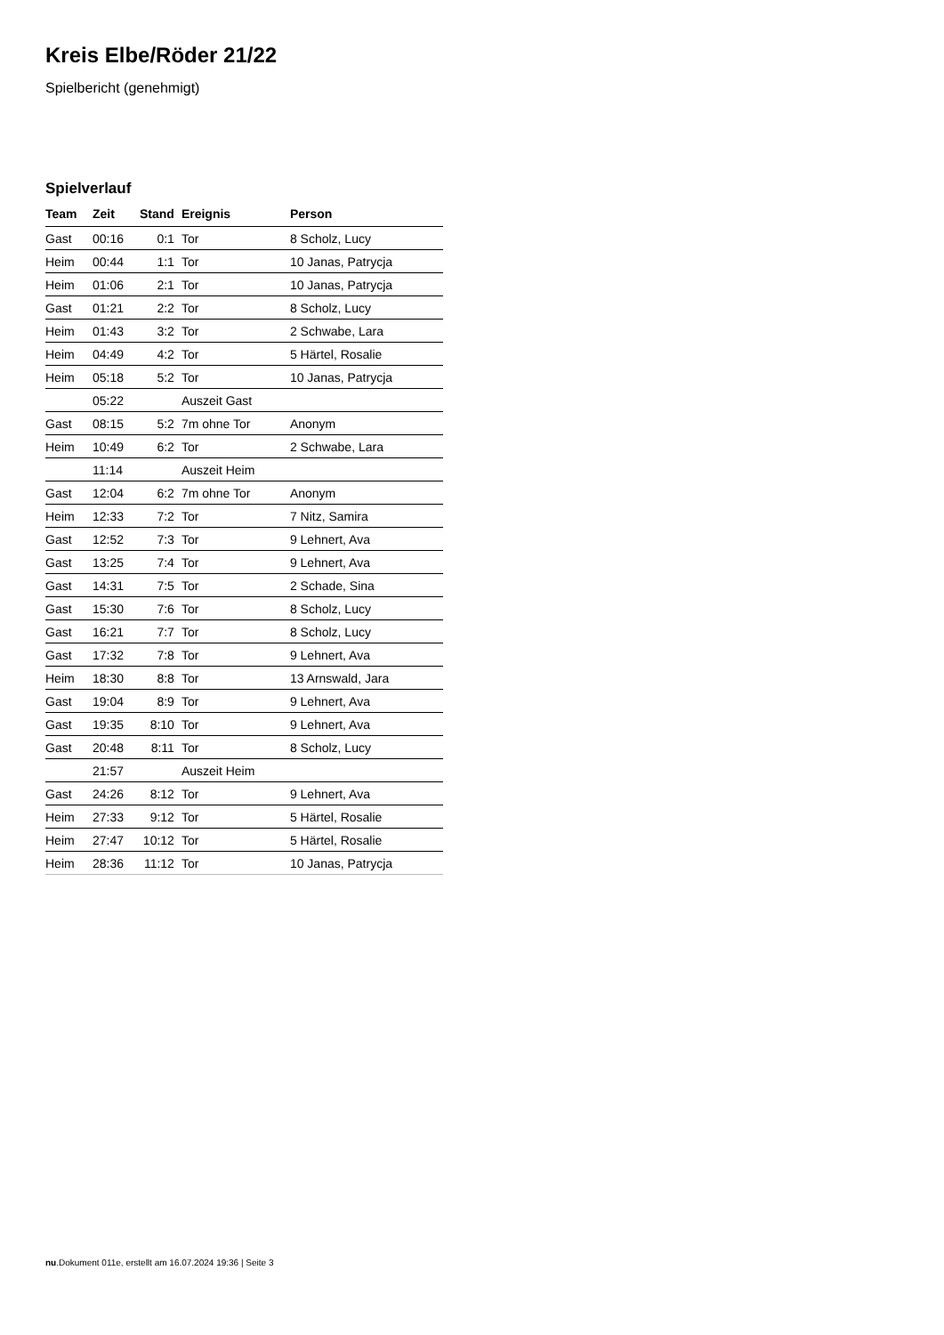Kreis Elbe/Röder 21/22
Spielbericht (genehmigt)
Spielverlauf
| Team | Zeit | Stand | Ereignis | Person |
| --- | --- | --- | --- | --- |
| Gast | 00:16 | 0:1 | Tor | 8 Scholz, Lucy |
| Heim | 00:44 | 1:1 | Tor | 10 Janas, Patrycja |
| Heim | 01:06 | 2:1 | Tor | 10 Janas, Patrycja |
| Gast | 01:21 | 2:2 | Tor | 8 Scholz, Lucy |
| Heim | 01:43 | 3:2 | Tor | 2 Schwabe, Lara |
| Heim | 04:49 | 4:2 | Tor | 5 Härtel, Rosalie |
| Heim | 05:18 | 5:2 | Tor | 10 Janas, Patrycja |
| | 05:22 | | Auszeit Gast | |
| Gast | 08:15 | 5:2 | 7m ohne Tor | Anonym |
| Heim | 10:49 | 6:2 | Tor | 2 Schwabe, Lara |
| | 11:14 | | Auszeit Heim | |
| Gast | 12:04 | 6:2 | 7m ohne Tor | Anonym |
| Heim | 12:33 | 7:2 | Tor | 7 Nitz, Samira |
| Gast | 12:52 | 7:3 | Tor | 9 Lehnert, Ava |
| Gast | 13:25 | 7:4 | Tor | 9 Lehnert, Ava |
| Gast | 14:31 | 7:5 | Tor | 2 Schade, Sina |
| Gast | 15:30 | 7:6 | Tor | 8 Scholz, Lucy |
| Gast | 16:21 | 7:7 | Tor | 8 Scholz, Lucy |
| Gast | 17:32 | 7:8 | Tor | 9 Lehnert, Ava |
| Heim | 18:30 | 8:8 | Tor | 13 Arnswald, Jara |
| Gast | 19:04 | 8:9 | Tor | 9 Lehnert, Ava |
| Gast | 19:35 | 8:10 | Tor | 9 Lehnert, Ava |
| Gast | 20:48 | 8:11 | Tor | 8 Scholz, Lucy |
| | 21:57 | | Auszeit Heim | |
| Gast | 24:26 | 8:12 | Tor | 9 Lehnert, Ava |
| Heim | 27:33 | 9:12 | Tor | 5 Härtel, Rosalie |
| Heim | 27:47 | 10:12 | Tor | 5 Härtel, Rosalie |
| Heim | 28:36 | 11:12 | Tor | 10 Janas, Patrycja |
nu.Dokument 011e, erstellt am 16.07.2024 19:36 | Seite 3